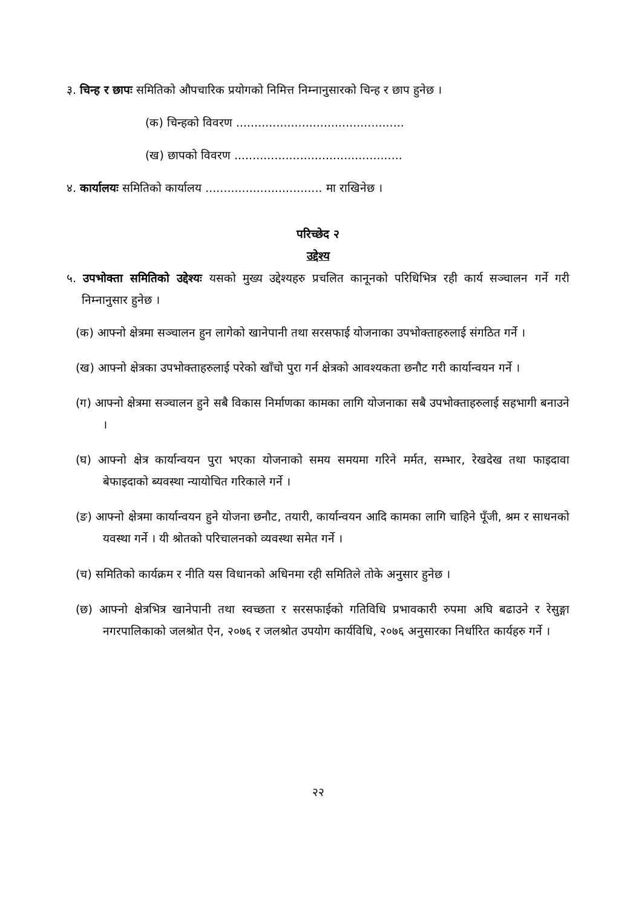३. चिन्ह र छापः समितिको औपचारिक प्रयोगको निमित्त निम्नानुसारको चिन्ह र छाप हुनेछ ।
(क) चिन्हको विवरण ..............................................
(ख) छापको विवरण ..............................................
४. कार्यालयः समितिको कार्यालय ................................ मा राखिनेछ ।
परिच्छेद २
उद्देश्य
५. उपभोक्ता समितिको उद्देश्यः यसको मुख्य उद्देश्यहरु प्रचलित कानूनको परिधिभित्र रही कार्य सञ्चालन गर्ने गरी निम्नानुसार हुनेछ ।
(क) आफ्नो क्षेत्रमा सञ्चालन हुन लागेको खानेपानी तथा सरसफाई योजनाका उपभोक्ताहरुलाई संगठित गर्ने ।
(ख) आफ्नो क्षेत्रका उपभोक्ताहरुलाई परेको खाँचो पुरा गर्न क्षेत्रको आवश्यकता छनौट गरी कार्यान्वयन गर्ने ।
(ग) आफ्नो क्षेत्रमा सञ्चालन हुने सबै विकास निर्माणका कामका लागि योजनाका सबै उपभोक्ताहरुलाई सहभागी बनाउने ।
(घ) आफ्नो क्षेत्र कार्यान्वयन पुरा भएका योजनाको समय समयमा गरिने मर्मत, सम्भार, रेखदेख तथा फाइदावा बेफाइदाको ब्यवस्था न्यायोचित गरिकाले गर्ने ।
(ङ) आफ्नो क्षेत्रमा कार्यान्वयन हुने योजना छनौट, तयारी, कार्यान्वयन आदि कामका लागि चाहिने पूँजी, श्रम र साधनको यवस्था गर्ने । यी श्रोतको परिचालनको व्यवस्था समेत गर्ने ।
(च) समितिको कार्यक्रम र नीति यस विधानको अधिनमा रही समितिले तोके अनुसार हुनेछ ।
(छ) आफ्नो क्षेत्रभित्र खानेपानी तथा स्वच्छता र सरसफाईको गतिविधि प्रभावकारी रुपमा अघि बढाउने र रेसुङ्गा नगरपालिकाको जलश्रोत ऐन, २०७६ र जलश्रोत उपयोग कार्यविधि, २०७६ अनुसारका निर्धारित कार्यहरु गर्ने ।
२२